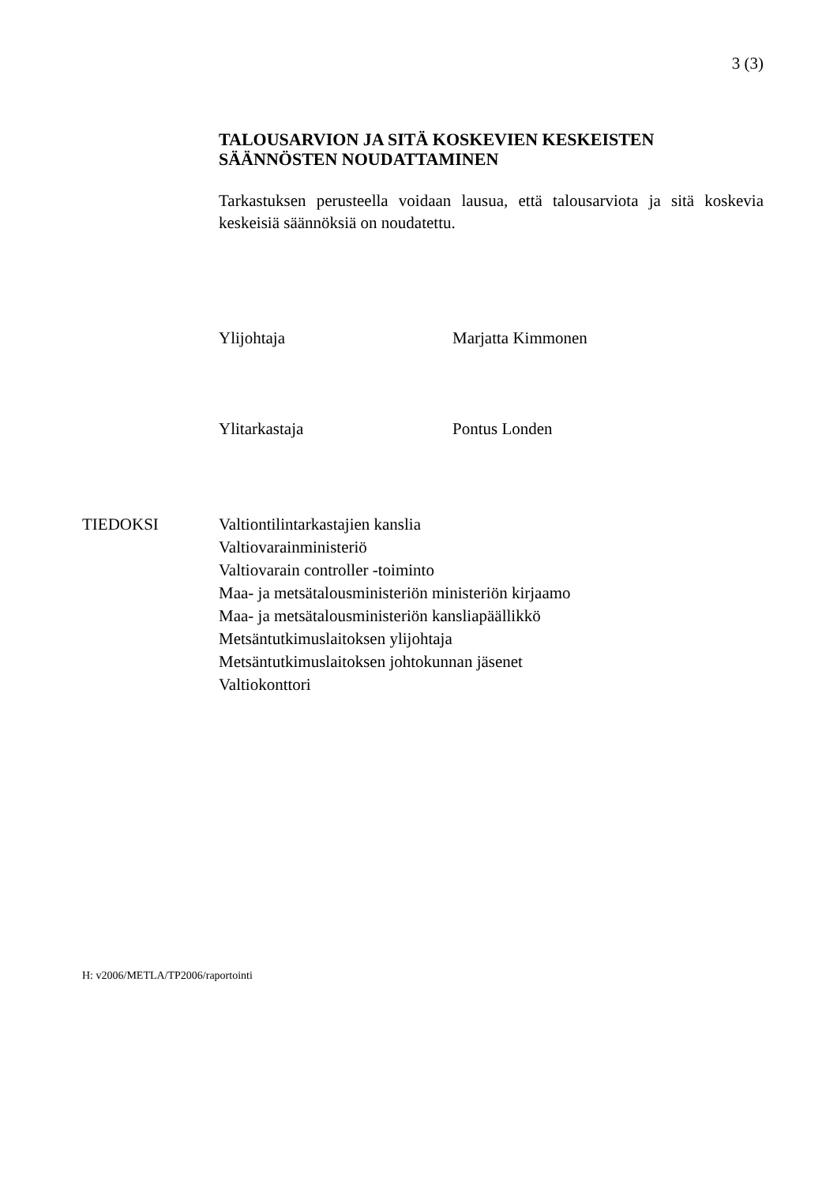3 (3)
TALOUSARVION JA SITÄ KOSKEVIEN KESKEISTEN SÄÄNNÖSTEN NOUDATTAMINEN
Tarkastuksen perusteella voidaan lausua, että talousarviota ja sitä koskevia keskeisiä säännöksiä on noudatettu.
Ylijohtaja Marjatta Kimmonen
Ylitarkastaja Pontus Londen
TIEDOKSI Valtiontilintarkastajien kanslia
Valtiovarainministeriö
Valtiovarain controller -toiminto
Maa- ja metsätalousministeriön ministeriön kirjaamo
Maa- ja metsätalousministeriön kansliapäällikkö
Metsäntutkimuslaitoksen ylijohtaja
Metsäntutkimuslaitoksen johtokunnan jäsenet
Valtiokonttori
H: v2006/METLA/TP2006/raportointi